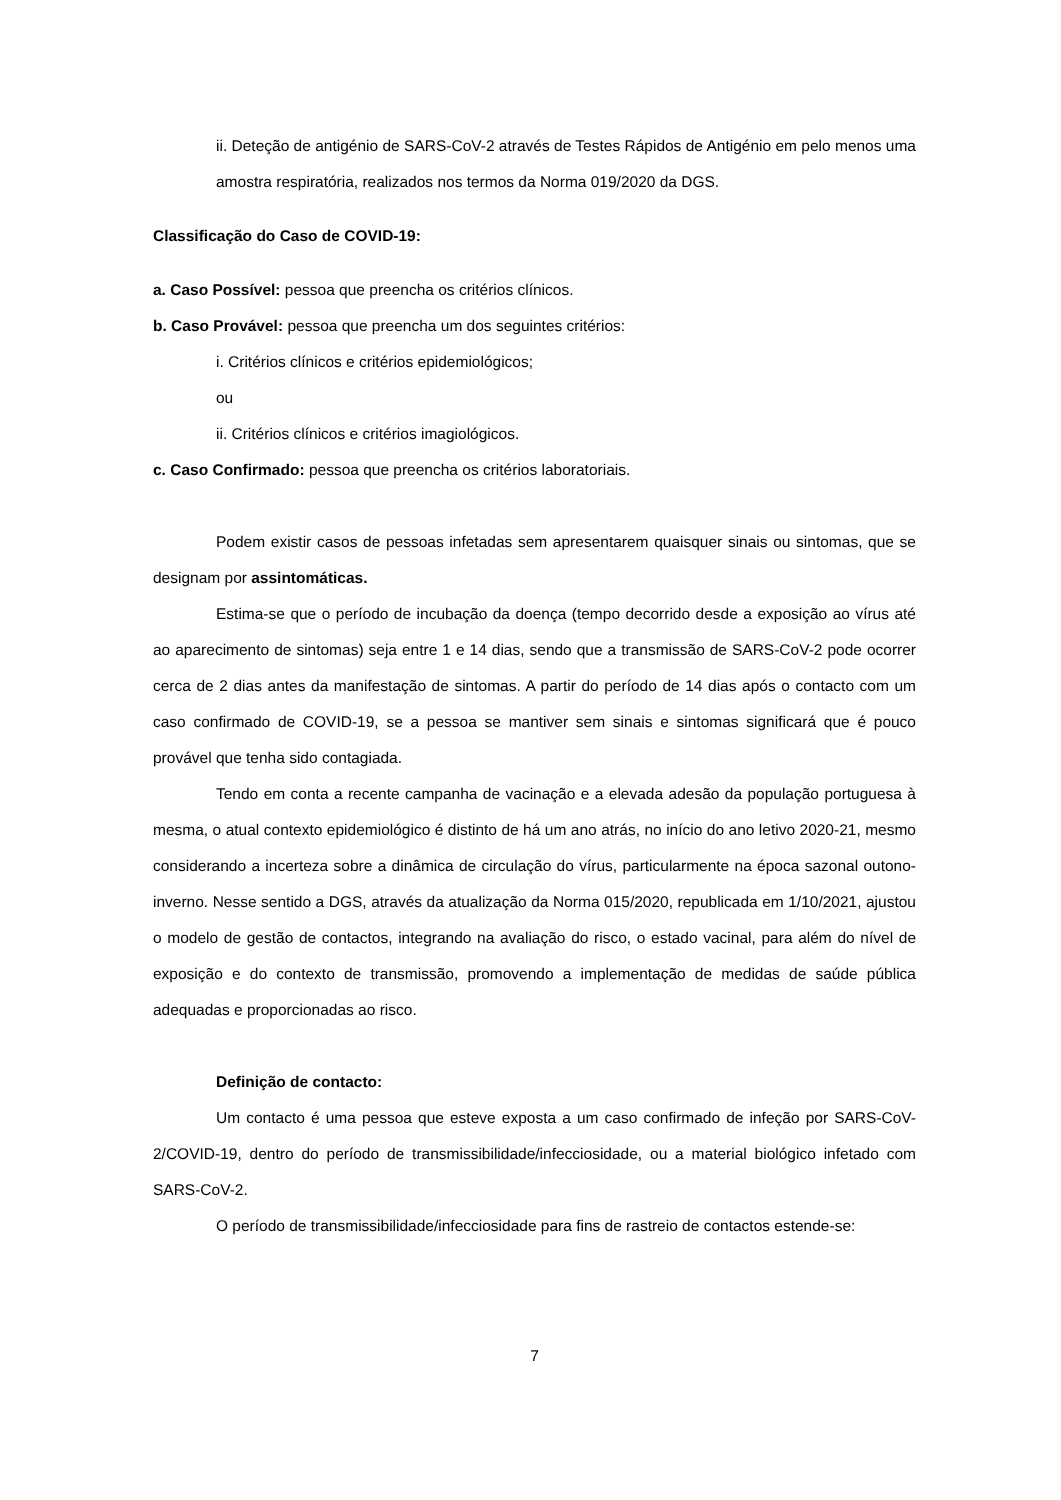ii. Deteção de antigénio de SARS-CoV-2 através de Testes Rápidos de Antigénio em pelo menos uma amostra respiratória, realizados nos termos da Norma 019/2020 da DGS.
Classificação do Caso de COVID-19:
a. Caso Possível: pessoa que preencha os critérios clínicos.
b. Caso Provável: pessoa que preencha um dos seguintes critérios:
i. Critérios clínicos e critérios epidemiológicos;
ou
ii. Critérios clínicos e critérios imagiológicos.
c. Caso Confirmado: pessoa que preencha os critérios laboratoriais.
Podem existir casos de pessoas infetadas sem apresentarem quaisquer sinais ou sintomas, que se designam por assintomáticas.
Estima-se que o período de incubação da doença (tempo decorrido desde a exposição ao vírus até ao aparecimento de sintomas) seja entre 1 e 14 dias, sendo que a transmissão de SARS-CoV-2 pode ocorrer cerca de 2 dias antes da manifestação de sintomas. A partir do período de 14 dias após o contacto com um caso confirmado de COVID-19, se a pessoa se mantiver sem sinais e sintomas significará que é pouco provável que tenha sido contagiada.
Tendo em conta a recente campanha de vacinação e a elevada adesão da população portuguesa à mesma, o atual contexto epidemiológico é distinto de há um ano atrás, no início do ano letivo 2020-21, mesmo considerando a incerteza sobre a dinâmica de circulação do vírus, particularmente na época sazonal outono-inverno. Nesse sentido a DGS, através da atualização da Norma 015/2020, republicada em 1/10/2021, ajustou o modelo de gestão de contactos, integrando na avaliação do risco, o estado vacinal, para além do nível de exposição e do contexto de transmissão, promovendo a implementação de medidas de saúde pública adequadas e proporcionadas ao risco.
Definição de contacto:
Um contacto é uma pessoa que esteve exposta a um caso confirmado de infeção por SARS-CoV-2/COVID-19, dentro do período de transmissibilidade/infecciosidade, ou a material biológico infetado com SARS-CoV-2.
O período de transmissibilidade/infecciosidade para fins de rastreio de contactos estende-se:
7